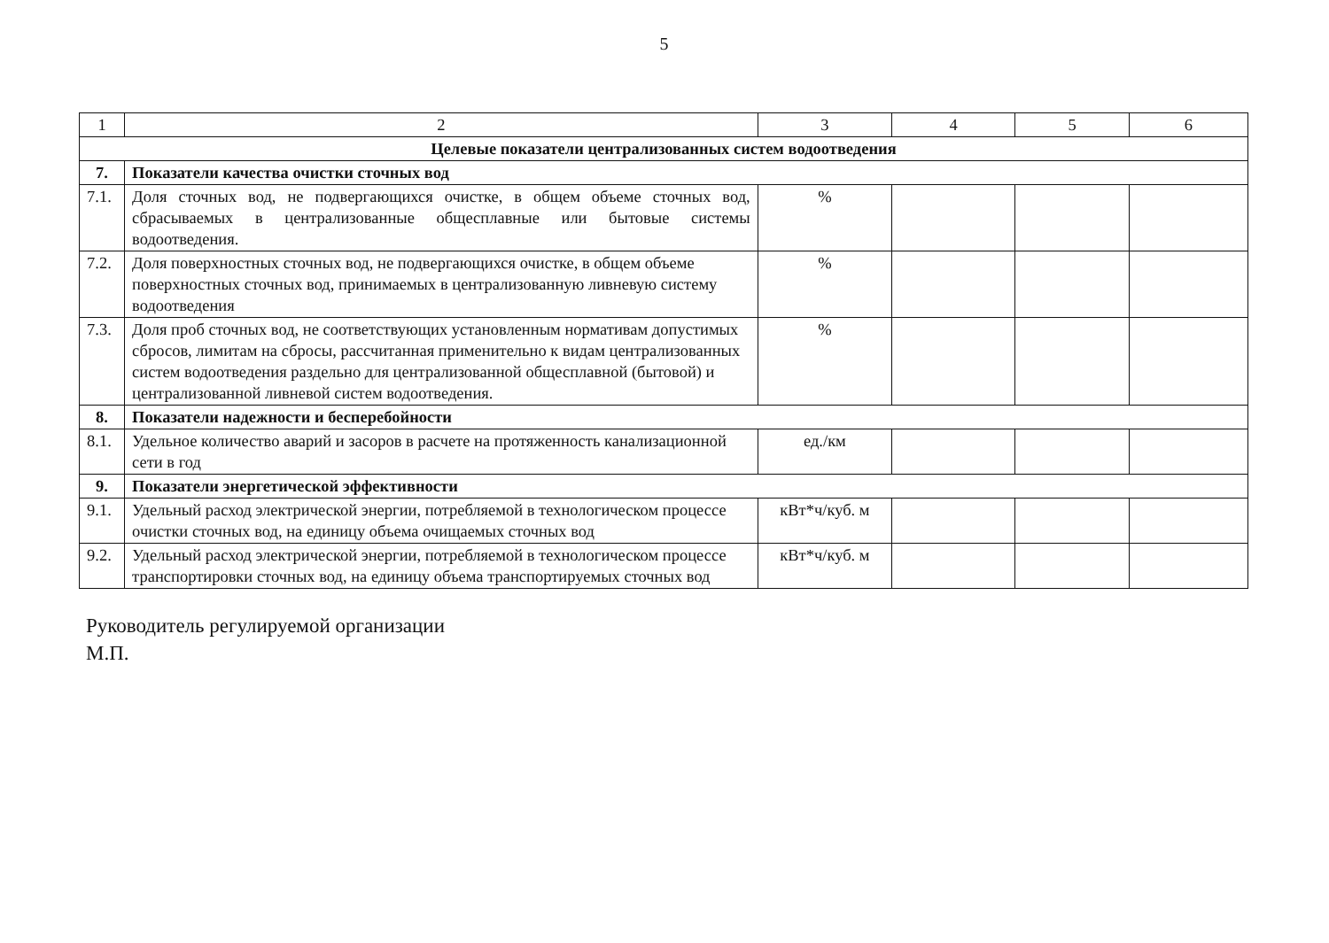5
| 1 | 2 | 3 | 4 | 5 | 6 |
| Целевые показатели централизованных систем водоотведения | | | | | |
| 7. | Показатели качества очистки сточных вод | | | | |
| 7.1. | Доля сточных вод, не подвергающихся очистке, в общем объеме сточных вод, сбрасываемых в централизованные общесплавные или бытовые системы водоотведения. | % | | | |
| 7.2. | Доля поверхностных сточных вод, не подвергающихся очистке, в общем объеме поверхностных сточных вод, принимаемых в централизованную ливневую систему водоотведения | % | | | |
| 7.3. | Доля проб сточных вод, не соответствующих установленным нормативам допустимых сбросов, лимитам на сбросы, рассчитанная применительно к видам централизованных систем водоотведения раздельно для централизованной общесплавной (бытовой) и централизованной ливневой систем водоотведения. | % | | | |
| 8. | Показатели надежности и бесперебойности | | | | |
| 8.1. | Удельное количество аварий и засоров в расчете на протяженность канализационной сети в год | ед./км | | | |
| 9. | Показатели энергетической эффективности | | | | |
| 9.1. | Удельный расход электрической энергии, потребляемой в технологическом процессе очистки сточных вод, на единицу объема очищаемых сточных вод | кВт*ч/куб. м | | | |
| 9.2. | Удельный расход электрической энергии, потребляемой в технологическом процессе транспортировки сточных вод, на единицу объема транспортируемых сточных вод | кВт*ч/куб. м | | | |
Руководитель регулируемой организации
М.П.